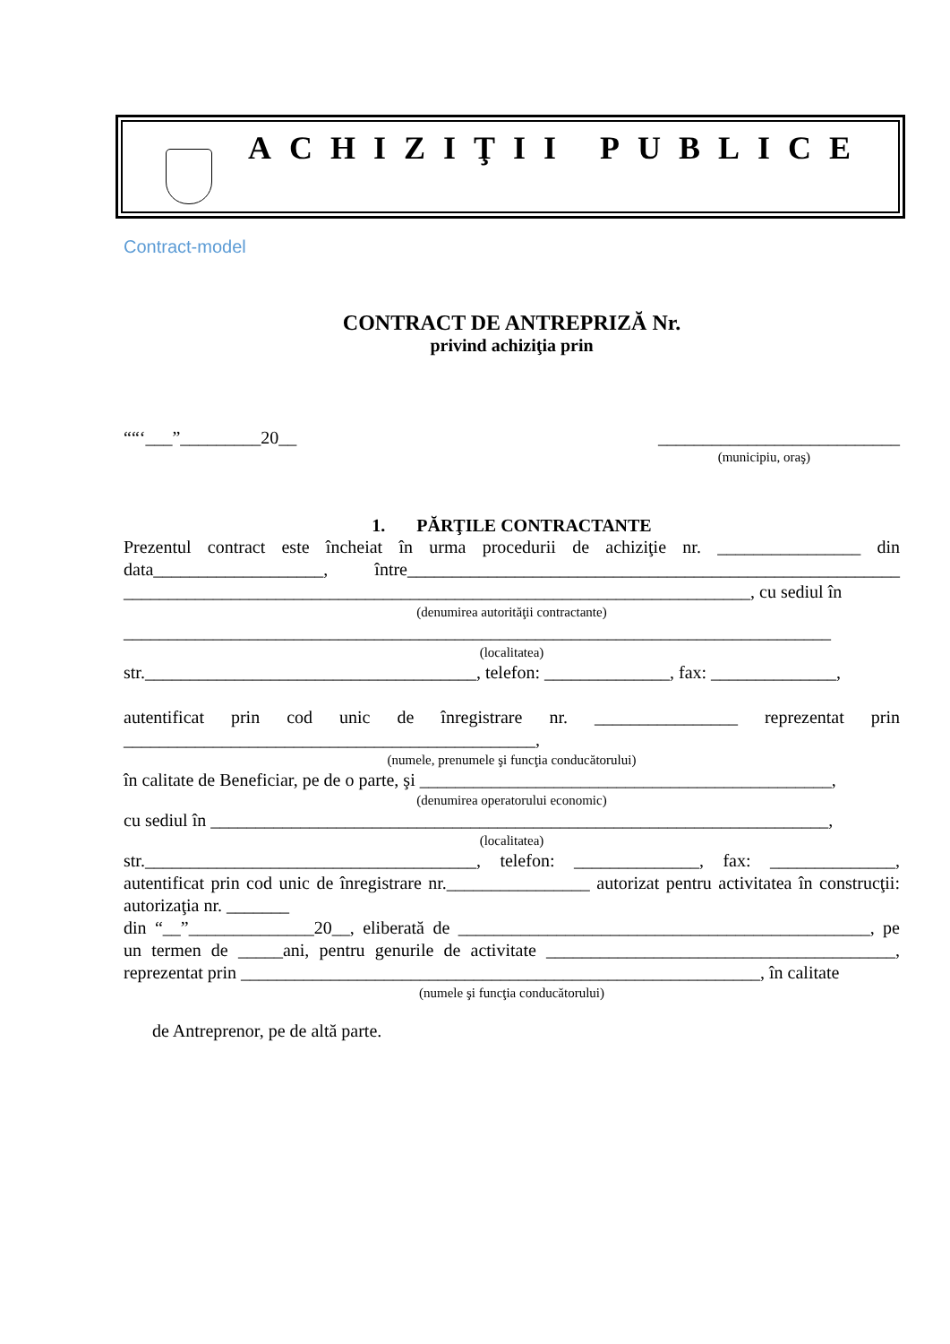ACHIZIŢII PUBLICE
Contract-model
CONTRACT DE ANTREPRIZĂ Nr.
privind achiziţia prin
““‘___”_________20__ ___________________________
(municipiu, oraş)
1. PĂRŢILE CONTRACTANTE
Prezentul contract este încheiat în urma procedurii de achiziţie nr. ________________ din data___________________, între_______________________________________________________ ______________________________________________________________________, cu sediul în
(denumirea autorităţii contractante)
_______________________________________________________________________________
(localitatea)
str._____________________________________, telefon: ______________, fax: ______________,
autentificat prin cod unic de înregistrare nr. ________________ reprezentat prin ______________________________________________,
(numele, prenumele şi funcţia conducătorului)
în calitate de Beneficiar, pe de o parte, şi ______________________________________________,
(denumirea operatorului economic)
cu sediul în _____________________________________________________________________,
(localitatea)
str._____________________________________, telefon: ______________, fax: ______________, autentificat prin cod unic de înregistrare nr.________________ autorizat pentru activitatea în construcţii: autorizaţia nr. _______
din “__”______________20__, eliberată de ______________________________________________, pe un termen de _____ani, pentru genurile de activitate _______________________________________, reprezentat prin __________________________________________________________, în calitate
(numele şi funcţia conducătorului)
de Antreprenor, pe de altă parte.